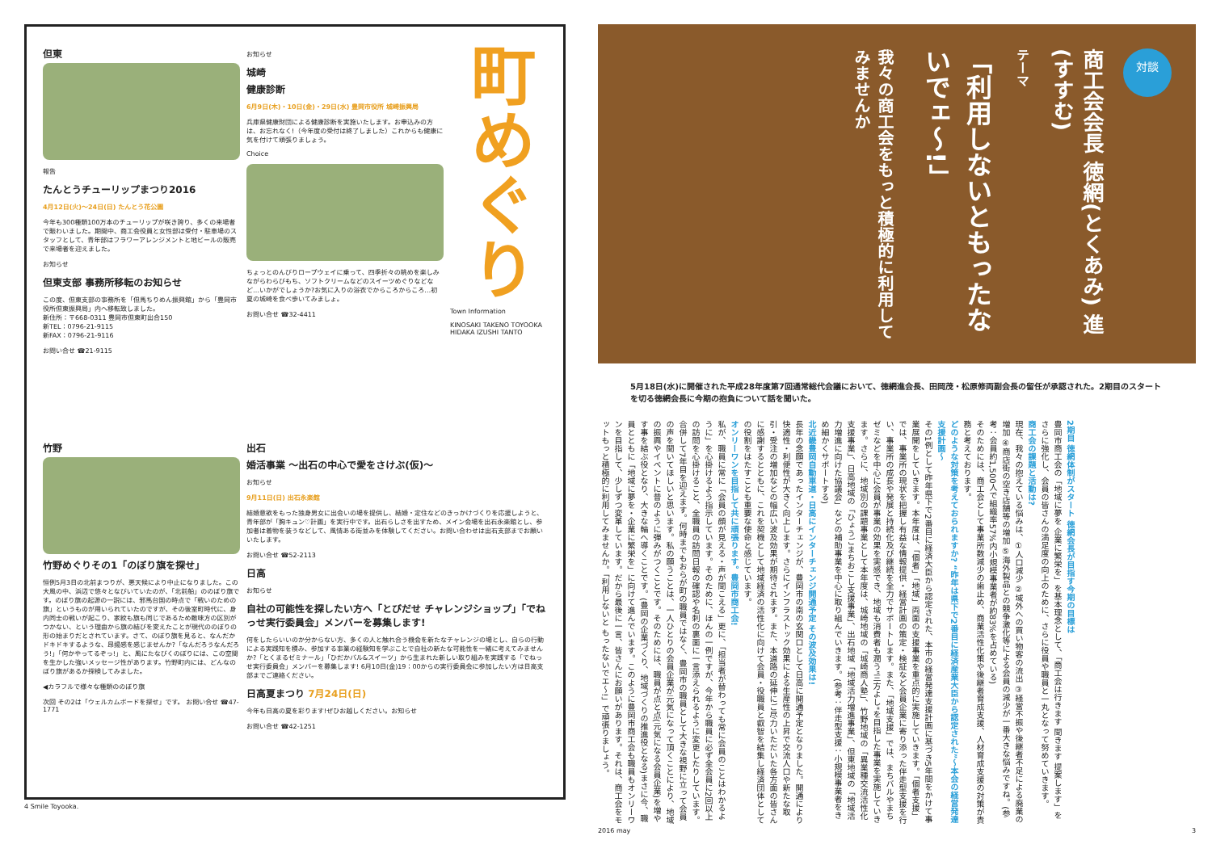但東
報告
たんとうチューリップまつり2016
4月12日(火)〜24日(日) たんとう花公園
今年も300種類100万本のチューリップが咲き誇り、多くの来場者で賑わいました。期間中、商工会役員と女性部は受付・駐車場のスタッフとして、青年部はフラワーアレンジメントと地ビールの販売で来場者を迎えました。
お知らせ
但東支部 事務所移転のお知らせ
この度、但東支部の事務所を「但馬ちりめん振興館」から「豊岡市役所但東振興局」内へ移転致しました。
新住所：〒668-0311 豊岡市但東町出合150
新TEL：0796-21-9115
新FAX：0796-21-9116
お問い合せ ☎21-9115
お知らせ
城崎
健康診断
6月9日(木)・10日(金)・29日(水) 豊岡市役所 城崎振興局
兵庫県健康財団による健康診断を実施いたします。お申込みの方は、お忘れなく!（今年度の受付は終了しました）これからも健康に気を付けて頑張りましょう。
Choice
ちょっとのんびりロープウェイに乗って、四季折々の眺めを楽しみながらわらびもち、ソフトクリームなどのスイーツめぐりなどなど…いかがでしょうか?お気に入りの浴衣でからころからころ…初夏の城崎を食べ歩いてみましょ。
お問い合せ ☎32-4411
町めぐり
Town Information
KINOSAKI TAKENO TOYOOKA HIDAKA IZUSHI TANTO
竹野
竹野めぐりその1「のぼり旗を探せ」
恒例5月3日の北前まつりが、悪天候により中止になりました。この大風の中、浜辺で悠々となびいていたのが、「北前船」ののぼり旗です。のぼり旗の起源の一説には、邪馬台国の時点で「戦いのための旗」というものが用いられていたのですが、その後室町時代に、身内同士の戦いが起こり、家紋も旗も同じであるため敵味方の区別がつかない、という理由から旗の結びを変えたことが現代ののぼりの形の始まりだとされています。さて、のぼり旗を見ると、なんだかドキドキするような、昂揚感を感じませんか?「なんだろうなんだろう!」「何かやってるぞっ!」と、風にたなびくのぼりには、この空間を生かした強いメッセージ性があります。竹野町内には、どんなのぼり旗があるか探検してみました。
◀カラフルで様々な種類ののぼり旗
次回 その2は「ウェルカムボードを探せ」です。 お問い合せ ☎47-1771
出石
婚活事業 〜出石の中心で愛をさけぶ(仮)〜
お知らせ
9月11日(日) 出石永楽館
結婚意欲をもった独身男女に出会いの場を提供し、結婚・定住などのきっかけづくりを応援しようと、青年部が「胸キュン♡計画」を実行中です。出石らしさを出すため、メイン会場を出石永楽館とし、参加者は着物を装うなどして、風情ある街並みを体験してください。お問い合わせは出石支部までお願いいたします。
お問い合せ ☎52-2113
日高
お知らせ
自社の可能性を探したい方へ「とびだせ チャレンジショップ」「でねっせ実行委員会」メンバーを募集します!
何をしたらいいのか分からない方、多くの人と触れ合う機会を新たなチャレンジの場とし、自らの行動による実践知を積み、参加する事業の経験知を学ぶことで自社の新たな可能性を一緒に考えてみませんか?「とくまるゼミナール」「ひだかバル&スイーツ」から生まれた新しい取り組みを実践する「でねっせ実行委員会」メンバーを募集します! 6月10日(金)19：00からの実行委員会に参加したい方は日高支部までご連絡ください。
日高夏まつり 7月24日(日)
今年も日高の夏を彩ります!ぜひお越しください。お知らせ
お問い合せ ☎42-1251
4 Smile Toyooka.
対談
商工会会長 徳網(とくあみ) 進(すすむ)
テーマ
「利用しないともったないでェ〜!」
我々の商工会をもっと積極的に利用してみませんか
5月18日(水)に開催された平成28年度第7回通常総代会議において、徳網進会長、田岡茂・松原修両副会長の留任が承認された。2期目のスタートを切る徳網会長に今期の抱負について話を聞いた。
2期目 徳網体制がスタート 徳網会長が目指す今期の目標は
豊岡市商工会の「地域に夢を 企業に繁栄を」を基本理念として、「商工会は行きます 聞きます 提案します」をさらに強化し、会員の皆さんの満足度の向上のために、さらに役員や職員と一丸となって努めていきます。
商工会の課題と活動は?
現在、我々の抱えている悩みは、①人口減少 ②域外への買い物客の流出 ③経営不振や後継者不足による廃業の増加 ④商店街の空き店舗等の増加 ⑤海外製品との競争激化等による会員の減少が一番大きな悩みですね。(参考：会員約1,500人で組織率57%内小規模事業者が約83%を占めている)
そのためには、商工会として事業所数減少の歯止め、商業活性化策や後継者育成支援、人材育成支援の対策が責務と考えております。
どのような対策を考えておられますか? “昨年は県下で2番目に経済産業大臣から認定された”〜本会の経営発達支援計画〜
その1例として昨年県下で2番目に経済大臣から認定された、本市の経営発達支援計画に基づき5年間をかけて事業展開をしていきます。本年度は、「個者」「地域」両面の支援事業を重点的に実施していきます。「個者支援」では、事業所の現状を把握し有益な情報提供・経営計画の策定・検証など会員企業に寄り添った伴走型支援を行い、事業所の成長や発展と持続化及び継続を全力でサポートします。また、「地域支援」では、まちバルやまちゼミなどを中心に会員が事業の効果を実感でき、地域も消費者も潤う"三方よし"を目指した事業を実施していきます。さらに、地域別の課題事業として本年度は、城崎地域の「城崎商人塾」、竹野地域の「異業種交流活性化支援事業」、日高地域の「ひょうごまちおこし支援事業」、出石地域「地域活力増進事業」、但東地域の「地域活力増進に向けた協議会」などの補助事業を中心に取り組んでいきます。(参考：伴走型支援：小規模事業者をきめ細かくサポートする)
北近畿豊岡自動車道・日高にインターチェンジ開通予定 その波及効果は!
長年の念願であったインターチェンジが、豊岡市の南の玄関口として日高に開通予定となりました。開通により快適性・利便性が大きく向上します。さらにインフラストック効果による生産性の上昇で交流人口や新たな取引・受注の増加などの幅広い波及効果が期待されます。また、本道路の延伸にご尽力いただいた各方面の皆さんに感謝するとともに、これを契機として地域経済の活性化に向けて会員・役職員と叡智を結集し経済団体としての役割をはたすことも重要な使命と感じています。
オンリーワンを目指して共に頑張ります。豊岡市商工会!
私が、職員に常に「会員の顔が見える・声が聞こえる」更に、「担当者が替わっても常に会員のことはわかるように」を心掛けるよう指示しています。そのために、ほんの一例ですが、今年から職員に必ず全会員に2回以上の訪問を心掛けること、全職員の訪問日報の確認や名刺の裏面に一言添えられるように変更したりしています。合併して7年目を迎えます。何時までもおらが町の職員ではなく、豊岡市の職員として大きな視野に立って会員の声を聞いてほしいと思います。私の願うことは、一人ひとりの会員企業が元気になって頂くことにより、地域の振興やイベントに昔のように弾みがつくことです。そのためには、職員が点と点(元気になる会員企業)を増やす事を結ぶ役となり、大きな輪へ導くことです。(豊岡の企業づくり、地域づくりの推進役となる)まさに今、職員とともに「地域に夢を・企業に繁栄を」に向けて進んでいます。このように豊岡市商工会も職員もオンリーワンを目指して、少しずつ変革しています。だから最後に一言、皆さんにお願いがあります。それは、商工会をモットもっと積極的に利用してみませんか。「利用しないと もったないでエ〜!」で頑張りましょう。
2016 may 3